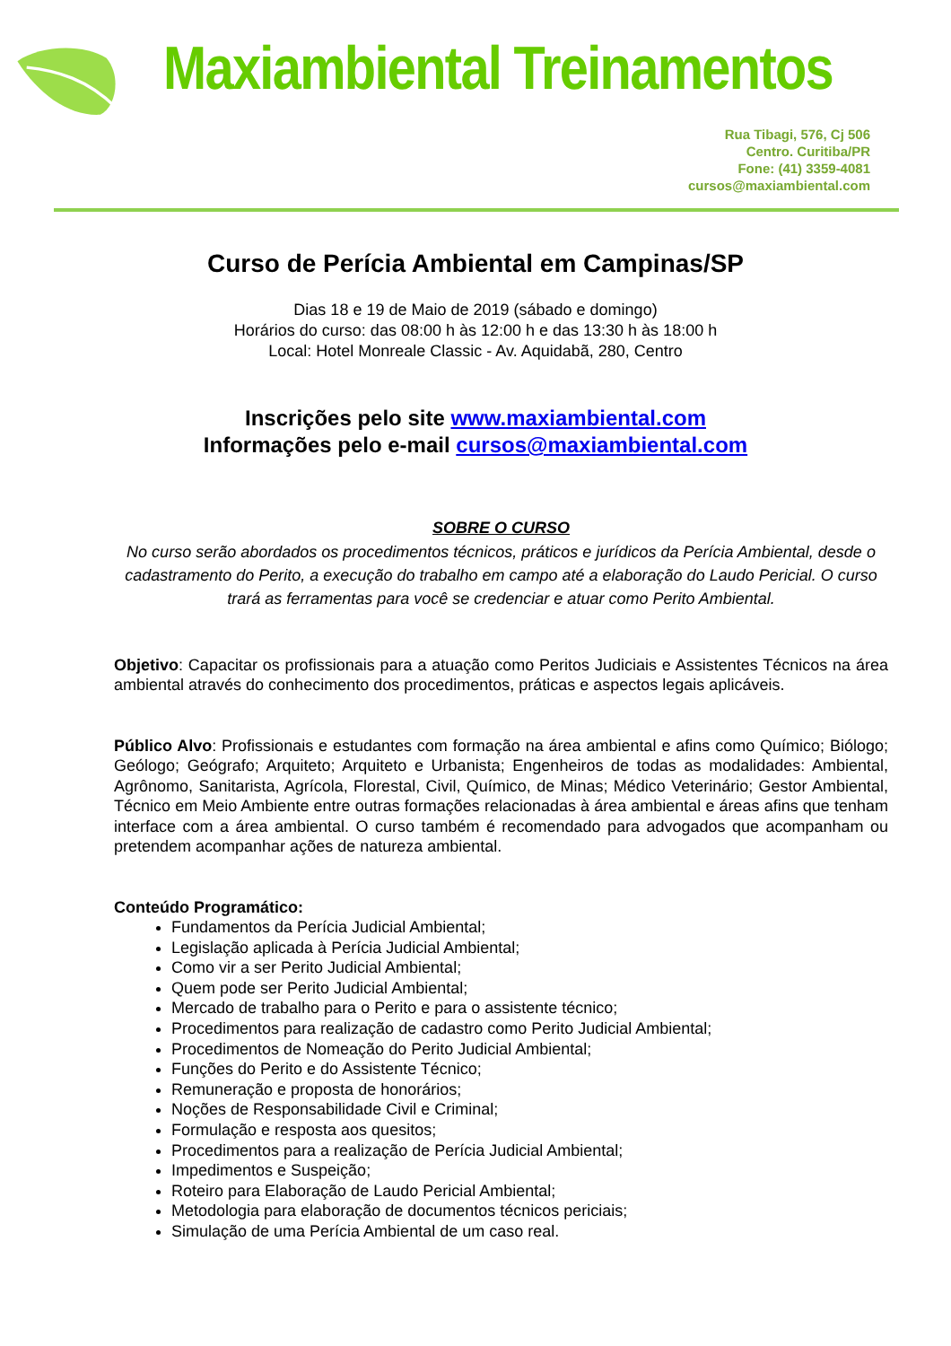Maxiambiental Treinamentos
Rua Tibagi, 576, Cj 506
Centro. Curitiba/PR
Fone: (41) 3359-4081
cursos@maxiambiental.com
Curso de Perícia Ambiental em Campinas/SP
Dias 18 e 19 de Maio de 2019 (sábado e domingo)
Horários do curso: das 08:00 h às 12:00 h e das 13:30 h às 18:00 h
Local: Hotel Monreale Classic - Av. Aquidabã, 280, Centro
Inscrições pelo site www.maxiambiental.com
Informações pelo e-mail cursos@maxiambiental.com
SOBRE O CURSO
No curso serão abordados os procedimentos técnicos, práticos e jurídicos da Perícia Ambiental, desde o cadastramento do Perito, a execução do trabalho em campo até a elaboração do Laudo Pericial. O curso trará as ferramentas para você se credenciar e atuar como Perito Ambiental.
Objetivo: Capacitar os profissionais para a atuação como Peritos Judiciais e Assistentes Técnicos na área ambiental através do conhecimento dos procedimentos, práticas e aspectos legais aplicáveis.
Público Alvo: Profissionais e estudantes com formação na área ambiental e afins como Químico; Biólogo; Geólogo; Geógrafo; Arquiteto; Arquiteto e Urbanista; Engenheiros de todas as modalidades: Ambiental, Agrônomo, Sanitarista, Agrícola, Florestal, Civil, Químico, de Minas; Médico Veterinário; Gestor Ambiental, Técnico em Meio Ambiente entre outras formações relacionadas à área ambiental e áreas afins que tenham interface com a área ambiental. O curso também é recomendado para advogados que acompanham ou pretendem acompanhar ações de natureza ambiental.
Conteúdo Programático:
Fundamentos da Perícia Judicial Ambiental;
Legislação aplicada à Perícia Judicial Ambiental;
Como vir a ser Perito Judicial Ambiental;
Quem pode ser Perito Judicial Ambiental;
Mercado de trabalho para o Perito e para o assistente técnico;
Procedimentos para realização de cadastro como Perito Judicial Ambiental;
Procedimentos de Nomeação do Perito Judicial Ambiental;
Funções do Perito e do Assistente Técnico;
Remuneração e proposta de honorários;
Noções de Responsabilidade Civil e Criminal;
Formulação e resposta aos quesitos;
Procedimentos para a realização de Perícia Judicial Ambiental;
Impedimentos e Suspeição;
Roteiro para Elaboração de Laudo Pericial Ambiental;
Metodologia para elaboração de documentos técnicos periciais;
Simulação de uma Perícia Ambiental de um caso real.